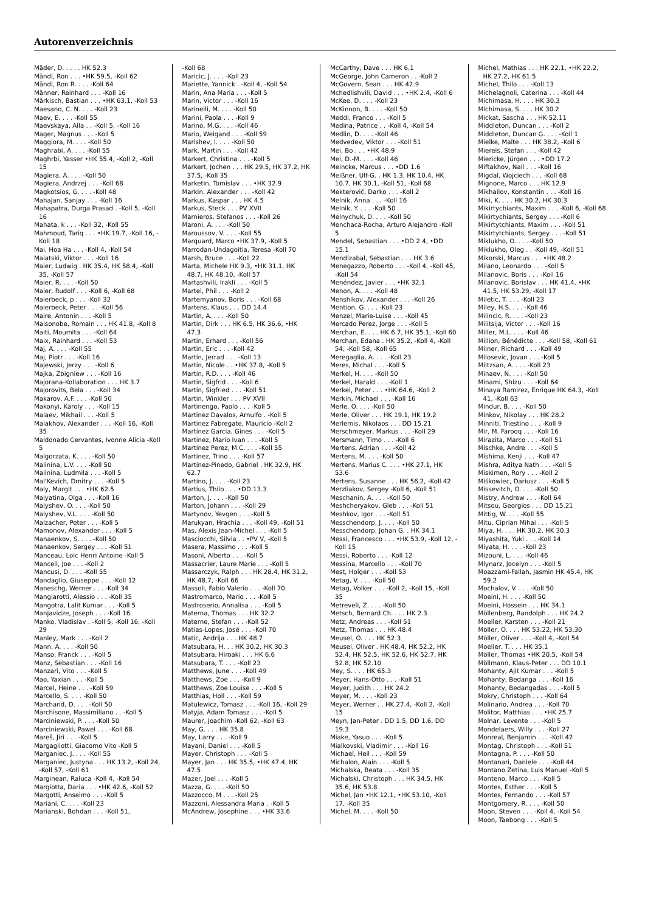Autorenverzeichnis
Mäder, D. . . . . HK 52.3
Mändl, Ron . . . •HK 59.5, -Koll 62
Mändl, Ron R. . . . -Koll 64
Männer, Reinhard . . . -Koll 16
Märkisch, Bastian . . . •HK 63.1, -Koll 53
Maesano, C. N. . . . -Koll 23
Maev, E. . . . -Koll 55
Maevskaya, Alla . . -Koll 5, -Koll 16
Mager, Magnus . . . -Koll 5
Maggiora, M. . . . -Koll 50
Maghrabi, A. . . . -Koll 55
Maghrbi, Yasser •HK 55.4, -Koll 2, -Koll 15
Magiera, A. . . . -Koll 50
Magiera, Andrzej . . . -Koll 68
Magkotsios, G. . . . -Koll 48
Mahajan, Sanjay . . . -Koll 16
Mahapatra, Durga Prasad . -Koll 5, -Koll 16
Mahata, k . . . -Koll 32, -Koll 55
Mahmoud, Tariq . . . •HK 19.7, -Koll 16, -Koll 18
Mai, Hoa Ha . . . -Koll 4, -Koll 54
Maiatski, Viktor . . . -Koll 16
Maier, Ludwig . HK 35.4, HK 58.4, -Koll 35, -Koll 57
Maier, R. . . . -Koll 50
Maier, Rudolf . . . -Koll 6, -Koll 68
Maierbeck, p . . . -Koll 32
Maierbeck, Peter . . . -Koll 56
Maire, Antonin . . . -Koll 5
Maisonobe, Romain . . . HK 41.8, -Koll 8
Maiti, Moumita . . . -Koll 64
Maix, Rainhard . . . -Koll 53
Maj, A. . . . -Koll 55
Maj, Piotr . . . -Koll 16
Majewski, Jerzy . . . -Koll 6
Majka, Zbigniew . . . -Koll 16
Majorana-Kollaboration . . . HK 3.7
Majorovits, Bela . . . -Koll 34
Makarov, A.F. . . . -Koll 50
Makonyi, Karoly . . . -Koll 15
Malaev, Mikhail . . . -Koll 5
Malakhov, Alexander . . . -Koll 16, -Koll 35
Maldonado Cervantes, Ivonne Alicia -Koll 5
Malgorzata, K. . . . -Koll 50
Malinina, L.V. . . . -Koll 50
Malinina, Ludmila . . . -Koll 5
Mal'Kevich, Dmitry . . . -Koll 5
Maly, Margit . . . •HK 62.5
Malyatina, Olga . . . -Koll 16
Malyshev, O. . . . -Koll 50
Malyshev, V.L. . . . -Koll 50
Malzacher, Peter . . . -Koll 5
Mamonov, Alexander . . . -Koll 5
Manaenkov, S. . . . -Koll 50
Manaenkov, Sergey . . . -Koll 51
Manceau, Loic Henri Antoine -Koll 5
Mancell, Joe . . . -Koll 2
Mancusi, D. . . . -Koll 55
Mandaglio, Giuseppe . . . -Koll 12
Maneschg, Werner . . . -Koll 34
Mangiarotti, Alessio . . . -Koll 35
Mangotra, Lalit Kumar . . . -Koll 5
Manjavidze, Joseph . . . -Koll 16
Manko, Vladislav . -Koll 5, -Koll 16, -Koll 29
Manley, Mark . . . -Koll 2
Mann, A. . . . -Koll 50
Manso, Franck . . . -Koll 5
Manz, Sebastian . . . -Koll 16
Manzari, Vito . . . -Koll 5
Mao, Yaxian . . . -Koll 5
Marcel, Heine . . . -Koll 59
Marcello, S. . . . -Koll 50
Marchand, D. . . . -Koll 50
Marchisone, Massimiliano . . -Koll 5
Marciniewski, P. . . . -Koll 50
Marciniewski, Pawel . . . -Koll 68
Mareš, Jiri . . . -Koll 5
Margagliotti, Giacomo Vito -Koll 5
Marganiec, J. . . . -Koll 55
Marganiec, Justyna . . . HK 13.2, -Koll 24, -Koll 57, -Koll 61
Marginean, Raluca -Koll 4, -Koll 54
Margiotta, Daria . . . •HK 42.6, -Koll 52
Margotti, Anselmo . . . -Koll 5
Mariani, C. . . . -Koll 23
Marianski, Bohdan . . . -Koll 51,
-Koll 68
Maricic, J. . . . -Koll 23
Mariette, Yannick . -Koll 4, -Koll 54
Marin, Ana Maria . . . -Koll 5
Marin, Victor . . . -Koll 16
Marinelli, M. . . . -Koll 50
Marini, Paola . . . -Koll 9
Marino, M.G. . . . -Koll 46
Mario, Weigand . . . -Koll 59
Marishev, I. . . . -Koll 50
Mark, Martin . . . -Koll 42
Markert, Christina . . . -Koll 5
Markert, Jochen . . . HK 29.5, HK 37.2, HK 37.5, -Koll 35
Marketin, Tomislav . . . •HK 32.9
Markin, Alexander . . . -Koll 42
Markus, Kaspar . . . HK 4.5
Markus, Steck . . . PV XVII
Marnieros, Stefanos . . . -Koll 26
Maroni, A. . . . -Koll 50
Maroussov, V. . . . -Koll 55
Marquard, Marco •HK 37.9, -Koll 5
Marrodan-Undagoitia, Teresa -Koll 70
Marsh, Bruce . . . -Koll 22
Marta, Michele HK 9.3, •HK 31.1, HK 48.7, HK 48.10, -Koll 57
Martashvili, Irakli . . . -Koll 5
Martel, Phil . . . -Koll 2
Martemyanov, Boris . . . -Koll 68
Martens, Klaus . . . DD 14.4
Martin, A. . . . -Koll 50
Martin, Dirk . . . HK 6.5, HK 36.6, •HK 47.3
Martin, Erhard . . . -Koll 56
Martin, Eric . . . -Koll 42
Martin, Jerrad . . . -Koll 13
Martin, Nicole . . •HK 37.8, -Koll 5
Martin, R.D. . . . -Koll 46
Martin, Sigfrid . . . -Koll 6
Martin, Sigfried . . . -Koll 51
Martin, Winkler . . . PV XVII
Martinengo, Paolo . . . -Koll 5
Martinez Davalos, Arnulfo . -Koll 5
Martinez Fabregate, Mauricio -Koll 2
Martinez Garcia, Gines . . . -Koll 5
Martinez, Mario Ivan . . . -Koll 5
Martinez Perez, M.C. . . . -Koll 55
Martinez, Trino . . . -Koll 57
Martínez-Pinedo, Gabriel . HK 32.9, HK 62.7
Martino, J. . . . -Koll 23
Martius, Thilo . . . •DD 13.3
Marton, J. . . . -Koll 50
Marton, Johann . . . -Koll 29
Martynov, Yevgen . . . -Koll 5
Marukyan, Hrachia . . . -Koll 49, -Koll 51
Mas, Alexis Jean-Michel . . . -Koll 5
Masciocchi, Silvia . . •PV V, -Koll 5
Masera, Massimo . . . -Koll 5
Masoni, Alberto . . . -Koll 5
Massacrier, Laure Marie . . . -Koll 5
Massarczyk, Ralph . . . HK 28.4, HK 31.2, HK 48.7, -Koll 66
Massoli, Fabio Valerio . . . -Koll 70
Mastromarco, Mario . . . -Koll 5
Mastroserio, Annalisa . . . -Koll 5
Materna, Thomas . . . HK 32.2
Materne, Stefan . . . -Koll 52
Matias-Lopes, José . . . -Koll 70
Matic, Andrija . . . HK 48.7
Matsubara, H. . . HK 30.2, HK 30.3
Matsubara, Hiroaki . . . HK 6.6
Matsubara, T. . . . -Koll 23
Matthews, June . . . -Koll 49
Matthews, Zoe . . . -Koll 9
Matthews, Zoe Louise . . . -Koll 5
Matthias, Holl . . . -Koll 59
Matulewicz, Tomasz . . . -Koll 16, -Koll 29
Matyja, Adam Tomasz . . . -Koll 5
Maurer, Joachim -Koll 62, -Koll 63
May, G. . . . HK 35.8
May, Larry . . . -Koll 9
Mayani, Daniel . . . -Koll 5
Mayer, Christoph . . . -Koll 5
Mayer, Jan . . . HK 35.5, •HK 47.4, HK 47.5
Mazer, Joel . . . -Koll 5
Mazza, G. . . . -Koll 50
Mazzocco, M . . . -Koll 25
Mazzoni, Alessandra Maria . -Koll 5
McAndrew, Josephine . . . •HK 33.6
McCarthy, Dave . . . HK 6.1
McGeorge, John Cameron . . -Koll 2
McGovern, Sean . . . HK 42.9
Mchedlishvili, David . . . •HK 2.4, -Koll 6
McKee, D. . . . -Koll 23
McKinnon, B. . . . -Koll 50
Meddi, Franco . . . -Koll 5
Medina, Patrice . . -Koll 4, -Koll 54
Medlin, D. . . . -Koll 46
Medvedev, Viktor . . . -Koll 51
Mei, Bo . . . •HK 48.9
Mei, D.-M. . . . -Koll 46
Meincke, Marcus . . . •DD 1.6
Meißner, Ulf-G. . HK 1.3, HK 10.4, HK 10.7, HK 30.1, -Koll 51, -Koll 68
Mekterović, Darko . . . -Koll 2
Melnik, Anna . . . -Koll 16
Melnik, Y. . . . -Koll 50
Melnychuk, D. . . . -Koll 50
Menchaca-Rocha, Arturo Alejandro -Koll 5
Mendel, Sebastian . . . •DD 2.4, •DD 15.1
Mendizabal, Sebastian . . . HK 3.6
Menegazzo, Roberto . . . -Koll 4, -Koll 45, -Koll 54
Menéndez, Javier . . . •HK 32.1
Menon, A. . . . -Koll 48
Menshikov, Alexander . . . -Koll 26
Mention, G. . . . -Koll 23
Menzel, Marie-Luise . . . -Koll 45
Mercado Perez, Jorge . . . -Koll 5
Merchan, E. . . . HK 6.7, HK 35.1, -Koll 60
Merchan, Edana . HK 35.2, -Koll 4, -Koll 54, -Koll 58, -Koll 65
Meregaglia, A. . . . -Koll 23
Meres, Michal . . . -Koll 5
Merkel, H. . . . -Koll 50
Merkel, Harald . . . -Koll 1
Merkel, Peter . . . •HK 64.6, -Koll 2
Merkin, Michael . . . -Koll 16
Merle, O. . . . -Koll 50
Merle, Oliver . . . HK 19.1, HK 19.2
Merlemis, Nikolaos . . . DD 15.21
Merschmeyer, Markus . . . -Koll 29
Mersmann, Timo . . . -Koll 6
Mertens, Adrian . . . -Koll 42
Mertens, M. . . . -Koll 50
Mertens, Marius C. . . . •HK 27.1, HK 53.6
Mertens, Susanne . . . HK 56.2, -Koll 42
Merzliakov, Sergey -Koll 6, -Koll 51
Meschanin, A. . . . -Koll 50
Meshcheryakov, Gleb . . . -Koll 51
Meshkov, Igor . . . -Koll 51
Messchendorp, J. . . . -Koll 50
Messchendorp, Johan G. . HK 34.1
Messi, Francesco . . . •HK 53.9, -Koll 12, -Koll 15
Messi, Roberto . . . -Koll 12
Messina, Marcello . . . -Koll 70
Mest, Holger . . . -Koll 53
Metag, V. . . . -Koll 50
Metag, Volker . . . -Koll 2, -Koll 15, -Koll 35
Metreveli, Z. . . . -Koll 50
Metsch, Bernard Ch. . . . HK 2.3
Metz, Andreas . . . -Koll 51
Metz, Thomas . . . HK 48.4
Meusel, O. . . . HK 52.3
Meusel, Oliver . HK 48.4, HK 52.2, HK 52.4, HK 52.5, HK 52.6, HK 52.7, HK 52.8, HK 52.10
Mey, S. . . . HK 65.3
Meyer, Hans-Otto . . . -Koll 51
Meyer, Judith . . . HK 24.2
Meyer, M. . . . -Koll 23
Meyer, Werner . . HK 27.4, -Koll 2, -Koll 15
Meyn, Jan-Peter . DD 1.5, DD 1.6, DD 19.3
Miake, Yasuo . . . -Koll 5
Mialkovski, Vladimir . . . -Koll 16
Michael, Heil . . . -Koll 59
Michalon, Alain . . . -Koll 5
Michalska, Beata . . . -Koll 35
Michalski, Christoph . . . HK 34.5, HK 35.6, HK 53.8
Michel, Jan •HK 12.1, •HK 53.10, -Koll 17, -Koll 35
Michel, M. . . . -Koll 50
Michel, Mathias . . . HK 22.1, •HK 22.2, HK 27.2, HK 61.5
Michel, Thilo . . . -Koll 13
Michelagnoli, Caterina . . . -Koll 44
Michimasa, H. . . . HK 30.3
Michimasa, S. . . . HK 30.2
Mickat, Sascha . . . HK 52.11
Middleton, Duncan . . . -Koll 2
Middleton, Duncan G. . . . -Koll 1
Mielke, Malte . . . HK 38.2, -Koll 6
Miereis, Stefan . . . -Koll 42
Miericke, Jürgen . . . •DD 17.2
Miftakhov, Nail . . . -Koll 16
Migdal, Wojciech . . . -Koll 68
Mignone, Marco . . . HK 12.9
Mikhailov, Konstantin . . . -Koll 16
Miki, K. . . . HK 30.2, HK 30.3
Mikirtychiants, Maxim . . . -Koll 6, -Koll 68
Mikirtychiants, Sergey . . . -Koll 6
Mikirtytchiants, Maxim . . . -Koll 51
Mikirtytchiants, Sergey . . . -Koll 51
Miklukho, O. . . . -Koll 50
Miklukho, Oleg . . -Koll 49, -Koll 51
Mikorski, Marcus . . . •HK 48.2
Milano, Leonardo . . . -Koll 5
Milanovic, Boris . . . -Koll 16
Milanovic, Borislav . . . HK 41.4, •HK 41.5, HK 53.29, -Koll 17
Miletic, T. . . . -Koll 23
Miley, H.S. . . . -Koll 46
Milincic, R. . . . -Koll 23
Militsija, Victor . . . -Koll 16
Miller, M.L. . . . -Koll 46
Million, Bénédicte . . . -Koll 58, -Koll 61
Milner, Richard . . . -Koll 49
Milosevic, Jovan . . . -Koll 5
Miltzsan, A. . . . -Koll 23
Minaev, N. . . . -Koll 50
Minami, Shizu . . . -Koll 64
Minaya Ramirez, Enrique HK 64.3, -Koll 41, -Koll 63
Mindur, B. . . . -Koll 50
Minkov, Nikolay . . . HK 28.2
Minniti, Triestino . . . -Koll 9
Mir, M. Farooq . . . -Koll 16
Mirazita, Marco . . . -Koll 51
Mischke, Andre . . . -Koll 5
Mishima, Kenji . . . -Koll 47
Mishra, Aditya Nath . . . -Koll 5
Miskimen, Rory . . . -Koll 2
Miśkowiec, Dariusz . . . -Koll 5
Missevitch, O. . . . -Koll 50
Mistry, Andrew . . . -Koll 64
Mitsou, Georgios . . . DD 15.21
Mittig, W. . . . -Koll 55
Mitu, Ciprian Mihai . . . -Koll 5
Miya, H. . . . HK 30.2, HK 30.3
Miyashita, Yuki . . . -Koll 14
Miyata, H. . . . -Koll 23
Mizouni, L. . . . -Koll 46
Mlynarz, Jocelyn . . . -Koll 5
Moazzami-Fallah, Jasmin HK 45.4, HK 59.2
Mochalov, V. . . . -Koll 50
Moeini, H. . . . -Koll 50
Moeini, Hossein . . . HK 34.1
Möllenberg, Randolph . . . HK 24.2
Moeller, Karsten . . . -Koll 21
Möller, O. . . . HK 53.22, HK 53.30
Möller, Oliver . . . -Koll 4, -Koll 54
Moeller, T. . . . HK 35.1
Möller, Thomas •HK 20.5, -Koll 54
Möllmann, Klaus-Peter . . . DD 10.1
Mohanty, Ajit Kumar . . . -Koll 5
Mohanty, Bedanga . . . -Koll 16
Mohanty, Bedangadas . . . -Koll 5
Mokry, Christoph . . . -Koll 64
Molinario, Andrea . . . -Koll 70
Molitor, Matthias . . . •HK 25.7
Molnar, Levente . . . -Koll 5
Mondelaers, Willy . . . -Koll 27
Monreal, Benjamin . . . -Koll 42
Montag, Christoph . . . -Koll 51
Montagna, P. . . . -Koll 50
Montanari, Daniele . . . -Koll 44
Montano Zetina, Luis Manuel -Koll 5
Monteno, Marco . . . -Koll 5
Montes, Esther . . . -Koll 5
Montes, Fernando . . . -Koll 57
Montgomery, R. . . . -Koll 50
Moon, Steven . . . -Koll 4, -Koll 54
Moon, Taebong . . . -Koll 5